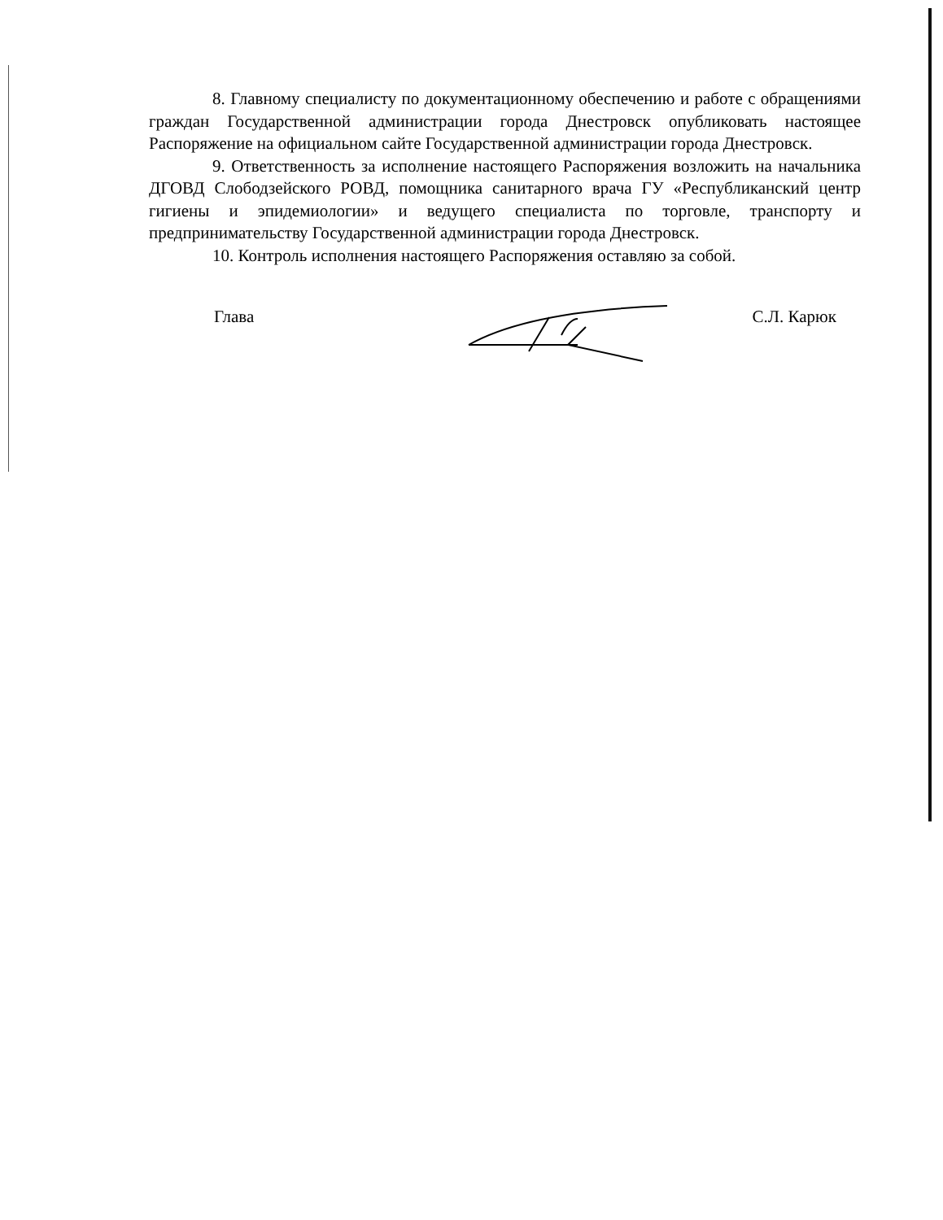8. Главному специалисту по документационному обеспечению и работе с обращениями граждан Государственной администрации города Днестровск опубликовать настоящее Распоряжение на официальном сайте Государственной администрации города Днестровск.
9. Ответственность за исполнение настоящего Распоряжения возложить на начальника ДГОВД Слободзейского РОВД, помощника санитарного врача ГУ «Республиканский центр гигиены и эпидемиологии» и ведущего специалиста по торговле, транспорту и предпринимательству Государственной администрации города Днестровск.
10. Контроль исполнения настоящего Распоряжения оставляю за собой.
Глава С.Л. Карюк